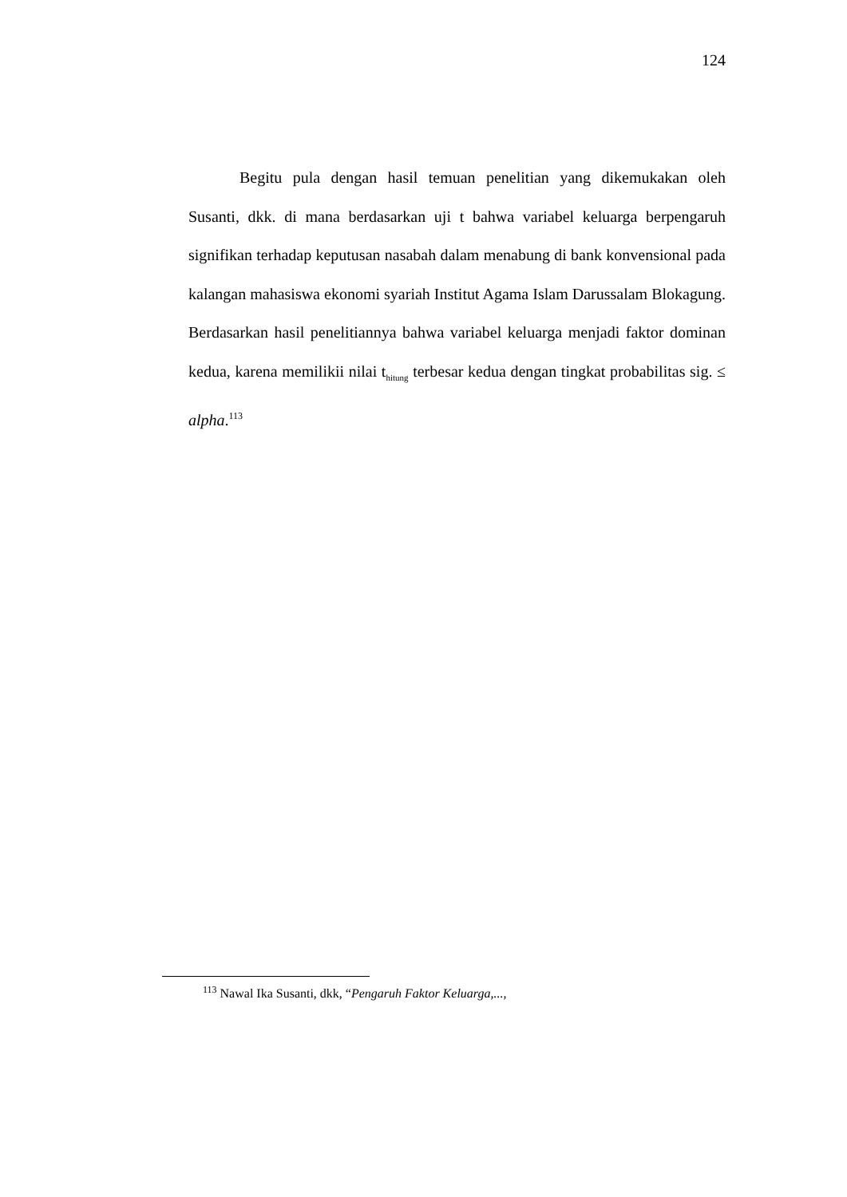124
Begitu pula dengan hasil temuan penelitian yang dikemukakan oleh Susanti, dkk. di mana berdasarkan uji t bahwa variabel keluarga berpengaruh signifikan terhadap keputusan nasabah dalam menabung di bank konvensional pada kalangan mahasiswa ekonomi syariah Institut Agama Islam Darussalam Blokagung. Berdasarkan hasil penelitiannya bahwa variabel keluarga menjadi faktor dominan kedua, karena memilikii nilai t<sub>hitung</sub> terbesar kedua dengan tingkat probabilitas sig. ≤ alpha.<sup>113</sup>
<sup>113</sup> Nawal Ika Susanti, dkk, “Pengaruh Faktor Keluarga,...,